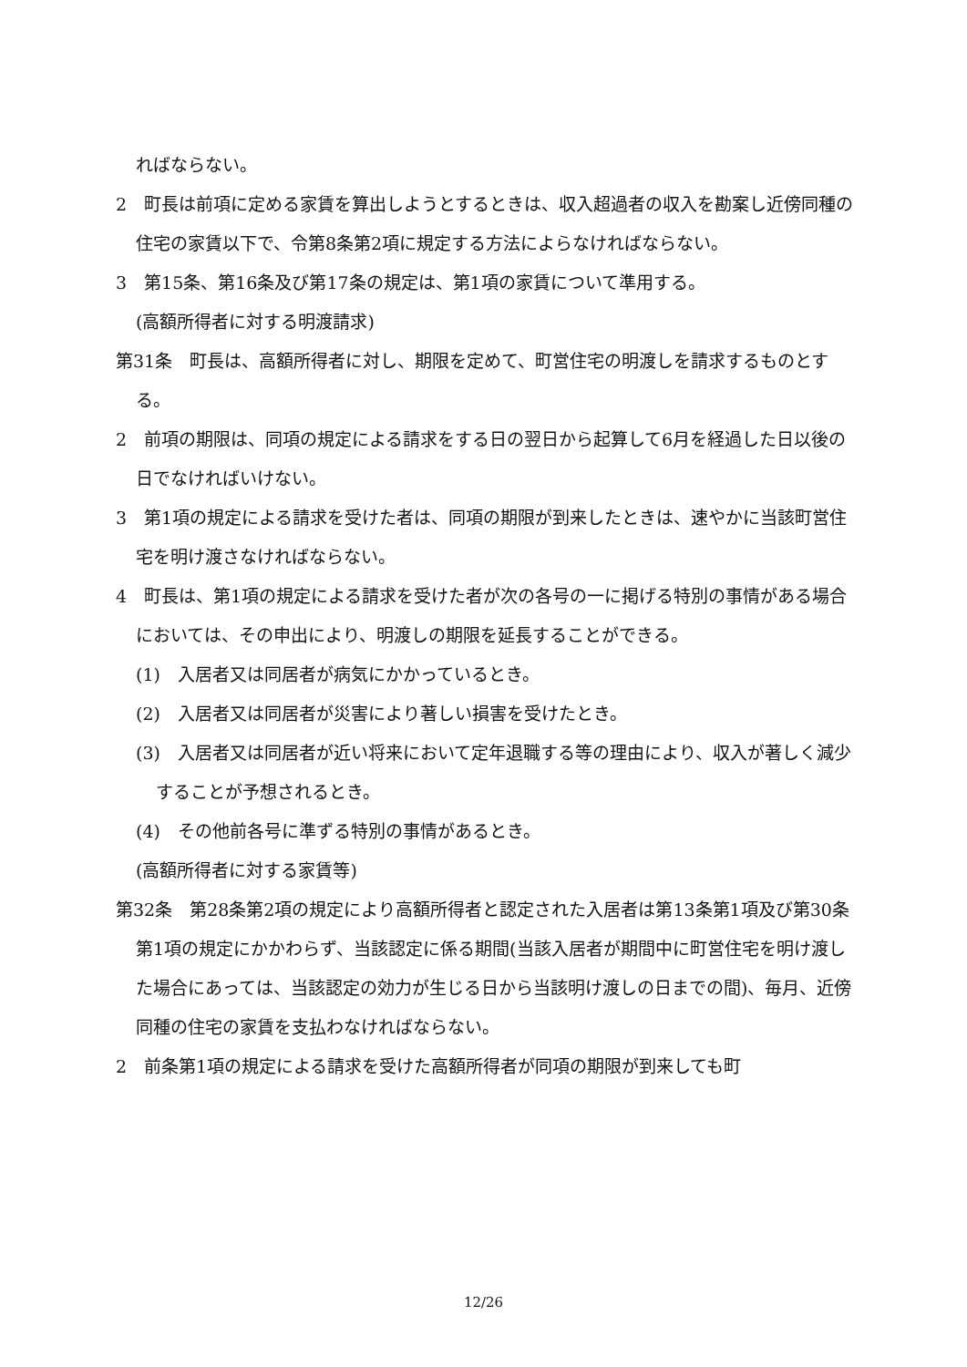ればならない。
2　町長は前項に定める家賃を算出しようとするときは、収入超過者の収入を勘案し近傍同種の住宅の家賃以下で、令第8条第2項に規定する方法によらなければならない。
3　第15条、第16条及び第17条の規定は、第1項の家賃について準用する。
(高額所得者に対する明渡請求)
第31条　町長は、高額所得者に対し、期限を定めて、町営住宅の明渡しを請求するものとする。
2　前項の期限は、同項の規定による請求をする日の翌日から起算して6月を経過した日以後の日でなければいけない。
3　第1項の規定による請求を受けた者は、同項の期限が到来したときは、速やかに当該町営住宅を明け渡さなければならない。
4　町長は、第1項の規定による請求を受けた者が次の各号の一に掲げる特別の事情がある場合においては、その申出により、明渡しの期限を延長することができる。
(1)　入居者又は同居者が病気にかかっているとき。
(2)　入居者又は同居者が災害により著しい損害を受けたとき。
(3)　入居者又は同居者が近い将来において定年退職する等の理由により、収入が著しく減少することが予想されるとき。
(4)　その他前各号に準ずる特別の事情があるとき。
(高額所得者に対する家賃等)
第32条　第28条第2項の規定により高額所得者と認定された入居者は第13条第1項及び第30条第1項の規定にかかわらず、当該認定に係る期間(当該入居者が期間中に町営住宅を明け渡した場合にあっては、当該認定の効力が生じる日から当該明け渡しの日までの間)、毎月、近傍同種の住宅の家賃を支払わなければならない。
2　前条第1項の規定による請求を受けた高額所得者が同項の期限が到来しても町
12/26